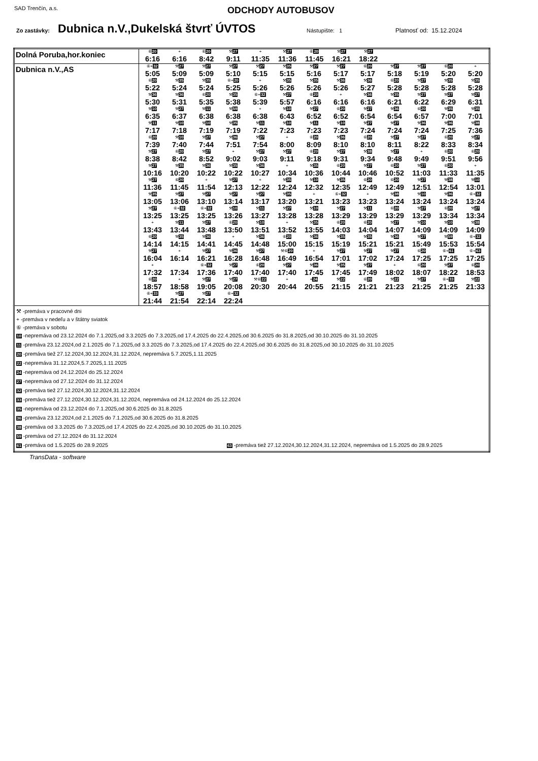SAD Trenčín, a.s.
ODCHODY AUTOBUSOV
Zo zastávky: Dubnica n.V.,Dukelská štvrť ÚVTOS Nástupište: 1 Platnosť od: 15.12.2024
| Dolná Poruba,hor.koniec | / ⑥ 20 / + / ⑥ 20 / ⚒ 27 / + / ⚒ 27 / ⑥ 20 / ⚒ 27 / ⚒ 27 / / / / / / 6:16 / 6:16 / 8:42 / 9:11 / 11:35 / 11:36 / 11:45 / 16:21 / 18:22 / / / / / |
| Dubnica n.V.,AS | / ⑥+ 32 / ⚒ 27 / ⚒ 27 / ⚒ 27 / ⚒ 27 / ⚒ 35 / ⚒ 27 / ⚒ 27 / ⑥ 20 / ⚒ 27 / ⚒ 27 / ⑥ 20 / + / / 5:05 / 5:09 / 5:09 / 5:10 / 5:15 / 5:15 / 5:16 / 5:17 / 5:17 / 5:18 / 5:19 / 5:20 / 5:20 / / ⑥ 20 / ⚒ 35 / ⚒ 35 / ⑥+ 20 / + / ⚒ 35 / ⚒ 35 / ⚒ 36 / ⚒ 36 / ⑥ 20 / ⚒ 27 / ⚒ 35 / ⚒ 35 / / 5:22 / 5:24 / 5:24 / 5:25 / 5:26 / 5:26 / 5:26 / 5:26 / 5:27 / 5:28 / 5:28 / 5:28 / 5:28 / / ⚒ 36 / ⚒ 36 / ⑥ 20 / ⚒ 35 / ⑥+ 32 / ⚒ 27 / ⑥ 20 / + / ⚒ 36 / ⚒ 35 / ⚒ 27 / ⚒ 27 / ⚒ 27 / / 5:30 / 5:31 / 5:35 / 5:38 / 5:39 / 5:57 / 6:16 / 6:16 / 6:16 / 6:21 / 6:22 / 6:29 / 6:31 / / ⚒ 10 / ⚒ 27 / ⚒ 11 / ⚒ 59 / + / ⚒ 10 / ⚒ 27 / ⑥ 20 / ⚒ 27 / ⚒ 36 / ⑥ 20 / ⚒ 35 / ⚒ 35 / / 6:35 / 6:37 / 6:38 / 6:38 / 6:38 / 6:43 / 6:52 / 6:52 / 6:54 / 6:54 / 6:57 / 7:00 / 7:01 / / ⚒ 11 / ⚒ 10 / ⚒ 10 / ⚒ 35 / ⚒ 11 / ⚒ 10 / ⚒ 11 / ⚒ 10 / ⚒ 27 / ⚒ 27 / ⚒ 36 / ⚒ 36 / ⚒ 38 / / 7:17 / 7:18 / 7:19 / 7:19 / 7:22 / 7:23 / 7:23 / 7:23 / 7:24 / 7:24 / 7:24 / 7:25 / 7:36 / / ⑥ 20 / ⚒ 10 / ⚒ 27 / ⚒ 36 / ⚒ 27 / + / ⑥ 20 / ⚒ 36 / ⑥ 20 / ⚒ 27 / ⚒ 27 / ⑥ 20 / ⚒ 27 / / 7:39 / 7:40 / 7:44 / 7:51 / 7:54 / 8:00 / 8:09 / 8:10 / 8:10 / 8:11 / 8:22 / 8:33 / 8:34 / / ⚒ 27 / ⑥ 20 / ⚒ 27 / + / ⚒ 27 / ⚒ 27 / ⑥ 20 / ⚒ 27 / ⚒ 38 / ⚒ 27 / + / ⑥ 20 / ⑥ 20 / / 8:38 / 8:42 / 8:52 / 9:02 / 9:03 / 9:11 / 9:18 / 9:31 / 9:34 / 9:48 / 9:49 / 9:51 / 9:56 / / ⚒ 27 / ⚒ 35 / ⚒ 36 / ⚒ 35 / ⚒ 36 / + / ⚒ 35 / ⑥ 20 / ⚒ 27 / ⑥ 20 / ⚒ 27 / ⑥ 20 / + / / 10:16 / 10:20 / 10:22 / 10:22 / 10:27 / 10:34 / 10:36 / 10:44 / 10:46 / 10:52 / 11:03 / 11:33 / 11:35 / / ⚒ 27 / ⑥ 20 / + / ⚒ 27 / + / ⚒ 35 / ⚒ 10 / ⚒ 35 / ⑥ 20 / ⑥ 20 / ⚒ 27 / ⚒ 38 / ⚒ 10 / / 11:36 / 11:45 / 11:54 / 12:13 / 12:22 / 12:24 / 12:32 / 12:35 / 12:49 / 12:49 / 12:51 / 12:54 / 13:01 / / ⚒ 35 / ⚒ 27 / ⚒ 27 / ⚒ 27 / ⚒ 27 / ⚒ 35 / + / ⑥+ 32 / + / ⚒ 38 / ⚒ 10 / ⚒ 36 / ⑥+ 32 / / 13:05 / 13:06 / 13:10 / 13:14 / 13:17 / 13:20 / 13:21 / 13:23 / 13:23 / 13:24 / 13:24 / 13:24 / 13:24 / / ⚒ 27 / ⑥+ 32 / ⑥+ 32 / ⚒ 10 / ⚒ 11 / ⚒ 27 / ⚒ 10 / ⚒ 27 / ⚒ 11 / ⑥ 20 / ⚒ 27 / ⑥ 20 / ⚒ 27 / / 13:25 / 13:25 / 13:25 / 13:26 / 13:27 / 13:28 / 13:28 / 13:29 / 13:29 / 13:29 / 13:29 / 13:34 / 13:34 / / + / ⚒ 11 / ⚒ 27 / ⑥ 20 / ⚒ 10 / + / ⚒ 35 / ⑥ 20 / ⑥ 20 / ⚒ 27 / ⚒ 10 / ⚒ 10 / ⚒ 38 / / 13:43 / 13:44 / 13:48 / 13:50 / 13:51 / 13:52 / 13:55 / 14:03 / 14:04 / 14:07 / 14:09 / 14:09 / 14:09 / / ⑥ 20 / ⚒ 35 / ⚒ 36 / + / ⚒ 36 / ⑥ 20 / ⚒ 36 / ⚒ 35 / ⚒ 35 / ⚒ 36 / ⚒ 27 / ⚒ 59 / ⑥+ 32 / / 14:14 / 14:15 / 14:41 / 14:45 / 14:48 / 15:00 / 15:15 / 15:19 / 15:21 / 15:21 / 15:49 / 15:53 / 15:54 / / ⚒ 27 / + / ⚒ 27 / ⚒ 36 / ⚒ 27 / ⚒⑥ 20 / + / ⚒ 27 / ⚒ 27 / ⚒ 27 / ⑥ 20 / ⑥+ 61 / ⑥+ 63 / / 16:04 / 16:14 / 16:21 / 16:28 / 16:48 / 16:49 / 16:54 / 17:01 / 17:02 / 17:24 / 17:25 / 17:25 / 17:25 / / + / / ⑥+ 32 / ⚒ 27 / ⑥ 20 / ⚒ 27 / ⚒ 36 / ⚒ 35 / ⚒ 27 / + / ⑥ 20 / ⚒ 27 / ⑥ 20 / / 17:32 / 17:34 / 17:36 / 17:40 / 17:40 / 17:40 / 17:45 / 17:45 / 17:49 / 18:02 / 18:07 / 18:22 / 18:53 / / ⑥ 20 / + / ⚒ 27 / ⚒ 27 / ⚒⑥ 22 / + / + 24 / ⚒ 22 / ⑥ 20 / ⚒ 22 / ⚒ 27 / ⑥+ 33 / ⚒ 22 / / 18:57 / 18:58 / 19:05 / 20:08 / 20:30 / 20:44 / 20:55 / 21:15 / 21:21 / 21:23 / 21:25 / 21:25 / 21:33 / / ⑥+ 33 / ⚒ 27 / ⚒ 27 / ⑥+ 32 / / / / / / / / / / / 21:44 / 21:54 / 22:14 / 22:24 / / / / / / / / / / |
| ⚒ -premáva v pracovné dni + -premáva v nedeľu a v štátny sviatok ⑥ -premáva v sobotu 10 -nepremáva od 23.12.2024 do 7.1.2025,od 3.3.2025 do 7.3.2025,od 17.4.2025 do 22.4.2025,od 30.6.2025 do 31.8.2025,od 30.10.2025 do 31.10.2025 11 -premáva 23.12.2024,od 2.1.2025 do 7.1.2025,od 3.3.2025 do 7.3.2025,od 17.4.2025 do 22.4.2025,od 30.6.2025 do 31.8.2025,od 30.10.2025 do 31.10.2025 20 -premáva tiež 27.12.2024,30.12.2024,31.12.2024, nepremáva 5.7.2025,1.11.2025 22 -nepremáva 31.12.2024,5.7.2025,1.11.2025 24 -nepremáva od 24.12.2024 do 25.12.2024 27 -nepremáva od 27.12.2024 do 31.12.2024 32 -premáva tiež 27.12.2024,30.12.2024,31.12.2024 33 -premáva tiež 27.12.2024,30.12.2024,31.12.2024, nepremáva od 24.12.2024 do 25.12.2024 35 -nepremáva od 23.12.2024 do 7.1.2025,od 30.6.2025 do 31.8.2025 36 -premáva 23.12.2024,od 2.1.2025 do 7.1.2025,od 30.6.2025 do 31.8.2025 38 -premáva od 3.3.2025 do 7.3.2025,od 17.4.2025 do 22.4.2025,od 30.10.2025 do 31.10.2025 59 -premáva od 27.12.2024 do 31.12.2024 61 -premáva od 1.5.2025 do 28.9.2025 63 -premáva tiež 27.12.2024,30.12.2024,31.12.2024, nepremáva od 1.5.2025 do 28.9.2025 | |
TransData - software